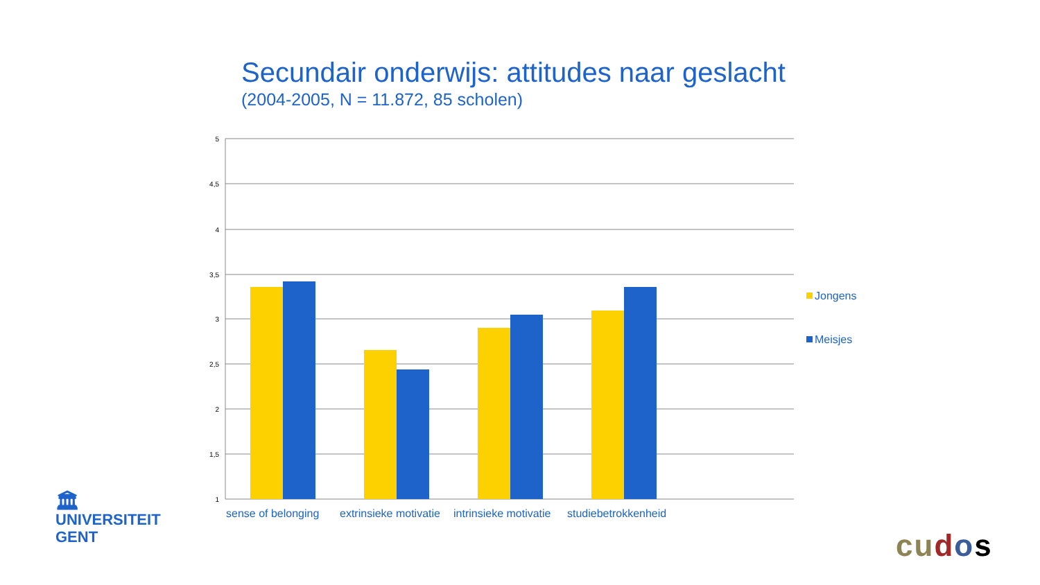Secundair onderwijs: attitudes naar geslacht
(2004-2005, N = 11.872, 85 scholen)
5
4,5
4
3,5
3
2,5
2
1,5
1
sense of belonging
extrinsieke motivatie
intrinsieke motivatie
studiebetrokkenheid
Jongens
Meisjes
🏛
UNIVERSITEIT
GENT
cudos